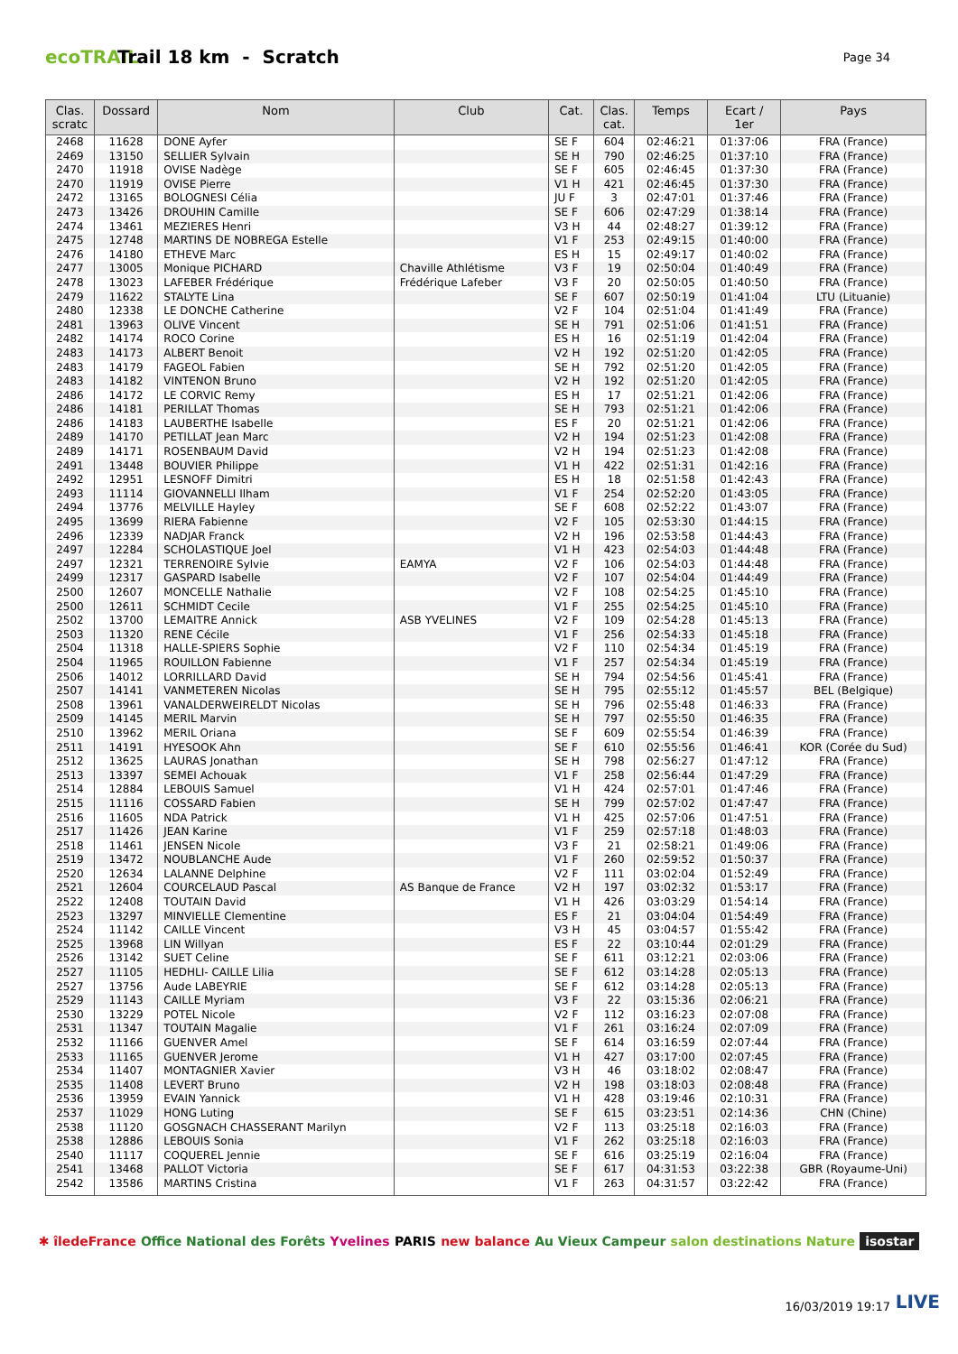ecoTRAIL
Trail 18 km - Scratch
Page 34
| Clas. scratc | Dossard | Nom | Club | Cat. | Clas. cat. | Temps | Ecart / 1er | Pays |
| --- | --- | --- | --- | --- | --- | --- | --- | --- |
| 2468 | 11628 | DONE Ayfer | | SE F | 604 | 02:46:21 | 01:37:06 | FRA (France) |
| 2469 | 13150 | SELLIER Sylvain | | SE H | 790 | 02:46:25 | 01:37:10 | FRA (France) |
| 2470 | 11918 | OVISE Nadège | | SE F | 605 | 02:46:45 | 01:37:30 | FRA (France) |
| 2470 | 11919 | OVISE Pierre | | V1 H | 421 | 02:46:45 | 01:37:30 | FRA (France) |
| 2472 | 13165 | BOLOGNESI Célia | | JU F | 3 | 02:47:01 | 01:37:46 | FRA (France) |
| 2473 | 13426 | DROUHIN Camille | | SE F | 606 | 02:47:29 | 01:38:14 | FRA (France) |
| 2474 | 13461 | MEZIERES Henri | | V3 H | 44 | 02:48:27 | 01:39:12 | FRA (France) |
| 2475 | 12748 | MARTINS DE NOBREGA Estelle | | V1 F | 253 | 02:49:15 | 01:40:00 | FRA (France) |
| 2476 | 14180 | ETHEVE Marc | | ES H | 15 | 02:49:17 | 01:40:02 | FRA (France) |
| 2477 | 13005 | Monique PICHARD | Chaville Athlétisme | V3 F | 19 | 02:50:04 | 01:40:49 | FRA (France) |
| 2478 | 13023 | LAFEBER Frédérique | Frédérique Lafeber | V3 F | 20 | 02:50:05 | 01:40:50 | FRA (France) |
| 2479 | 11622 | STALYTE Lina | | SE F | 607 | 02:50:19 | 01:41:04 | LTU (Lituanie) |
| 2480 | 12338 | LE DONCHE Catherine | | V2 F | 104 | 02:51:04 | 01:41:49 | FRA (France) |
| 2481 | 13963 | OLIVE Vincent | | SE H | 791 | 02:51:06 | 01:41:51 | FRA (France) |
| 2482 | 14174 | ROCO Corine | | ES H | 16 | 02:51:19 | 01:42:04 | FRA (France) |
| 2483 | 14173 | ALBERT Benoit | | V2 H | 192 | 02:51:20 | 01:42:05 | FRA (France) |
| 2483 | 14179 | FAGEOL Fabien | | SE H | 792 | 02:51:20 | 01:42:05 | FRA (France) |
| 2483 | 14182 | VINTENON Bruno | | V2 H | 192 | 02:51:20 | 01:42:05 | FRA (France) |
| 2486 | 14172 | LE CORVIC Remy | | ES H | 17 | 02:51:21 | 01:42:06 | FRA (France) |
| 2486 | 14181 | PERILLAT Thomas | | SE H | 793 | 02:51:21 | 01:42:06 | FRA (France) |
| 2486 | 14183 | LAUBERTHE Isabelle | | ES F | 20 | 02:51:21 | 01:42:06 | FRA (France) |
| 2489 | 14170 | PETILLAT Jean Marc | | V2 H | 194 | 02:51:23 | 01:42:08 | FRA (France) |
| 2489 | 14171 | ROSENBAUM David | | V2 H | 194 | 02:51:23 | 01:42:08 | FRA (France) |
| 2491 | 13448 | BOUVIER Philippe | | V1 H | 422 | 02:51:31 | 01:42:16 | FRA (France) |
| 2492 | 12951 | LESNOFF Dimitri | | ES H | 18 | 02:51:58 | 01:42:43 | FRA (France) |
| 2493 | 11114 | GIOVANNELLI Ilham | | V1 F | 254 | 02:52:20 | 01:43:05 | FRA (France) |
| 2494 | 13776 | MELVILLE Hayley | | SE F | 608 | 02:52:22 | 01:43:07 | FRA (France) |
| 2495 | 13699 | RIERA Fabienne | | V2 F | 105 | 02:53:30 | 01:44:15 | FRA (France) |
| 2496 | 12339 | NADJAR Franck | | V2 H | 196 | 02:53:58 | 01:44:43 | FRA (France) |
| 2497 | 12284 | SCHOLASTIQUE Joel | | V1 H | 423 | 02:54:03 | 01:44:48 | FRA (France) |
| 2497 | 12321 | TERRENOIRE Sylvie | EAMYA | V2 F | 106 | 02:54:03 | 01:44:48 | FRA (France) |
| 2499 | 12317 | GASPARD Isabelle | | V2 F | 107 | 02:54:04 | 01:44:49 | FRA (France) |
| 2500 | 12607 | MONCELLE Nathalie | | V2 F | 108 | 02:54:25 | 01:45:10 | FRA (France) |
| 2500 | 12611 | SCHMIDT Cecile | | V1 F | 255 | 02:54:25 | 01:45:10 | FRA (France) |
| 2502 | 13700 | LEMAITRE Annick | ASB YVELINES | V2 F | 109 | 02:54:28 | 01:45:13 | FRA (France) |
| 2503 | 11320 | RENE Cécile | | V1 F | 256 | 02:54:33 | 01:45:18 | FRA (France) |
| 2504 | 11318 | HALLE-SPIERS Sophie | | V2 F | 110 | 02:54:34 | 01:45:19 | FRA (France) |
| 2504 | 11965 | ROUILLON Fabienne | | V1 F | 257 | 02:54:34 | 01:45:19 | FRA (France) |
| 2506 | 14012 | LORRILLARD David | | SE H | 794 | 02:54:56 | 01:45:41 | FRA (France) |
| 2507 | 14141 | VANMETEREN Nicolas | | SE H | 795 | 02:55:12 | 01:45:57 | BEL (Belgique) |
| 2508 | 13961 | VANALDERWEIRELDT Nicolas | | SE H | 796 | 02:55:48 | 01:46:33 | FRA (France) |
| 2509 | 14145 | MERIL Marvin | | SE H | 797 | 02:55:50 | 01:46:35 | FRA (France) |
| 2510 | 13962 | MERIL Oriana | | SE F | 609 | 02:55:54 | 01:46:39 | FRA (France) |
| 2511 | 14191 | HYESOOK Ahn | | SE F | 610 | 02:55:56 | 01:46:41 | KOR (Corée du Sud) |
| 2512 | 13625 | LAURAS Jonathan | | SE H | 798 | 02:56:27 | 01:47:12 | FRA (France) |
| 2513 | 13397 | SEMEI Achouak | | V1 F | 258 | 02:56:44 | 01:47:29 | FRA (France) |
| 2514 | 12884 | LEBOUIS Samuel | | V1 H | 424 | 02:57:01 | 01:47:46 | FRA (France) |
| 2515 | 11116 | COSSARD Fabien | | SE H | 799 | 02:57:02 | 01:47:47 | FRA (France) |
| 2516 | 11605 | NDA Patrick | | V1 H | 425 | 02:57:06 | 01:47:51 | FRA (France) |
| 2517 | 11426 | JEAN Karine | | V1 F | 259 | 02:57:18 | 01:48:03 | FRA (France) |
| 2518 | 11461 | JENSEN Nicole | | V3 F | 21 | 02:58:21 | 01:49:06 | FRA (France) |
| 2519 | 13472 | NOUBLANCHE Aude | | V1 F | 260 | 02:59:52 | 01:50:37 | FRA (France) |
| 2520 | 12634 | LALANNE Delphine | | V2 F | 111 | 03:02:04 | 01:52:49 | FRA (France) |
| 2521 | 12604 | COURCELAUD Pascal | AS Banque de France | V2 H | 197 | 03:02:32 | 01:53:17 | FRA (France) |
| 2522 | 12408 | TOUTAIN David | | V1 H | 426 | 03:03:29 | 01:54:14 | FRA (France) |
| 2523 | 13297 | MINVIELLE Clementine | | ES F | 21 | 03:04:04 | 01:54:49 | FRA (France) |
| 2524 | 11142 | CAILLE Vincent | | V3 H | 45 | 03:04:57 | 01:55:42 | FRA (France) |
| 2525 | 13968 | LIN Willyan | | ES F | 22 | 03:10:44 | 02:01:29 | FRA (France) |
| 2526 | 13142 | SUET Celine | | SE F | 611 | 03:12:21 | 02:03:06 | FRA (France) |
| 2527 | 11105 | HEDHLI- CAILLE Lilia | | SE F | 612 | 03:14:28 | 02:05:13 | FRA (France) |
| 2527 | 13756 | Aude LABEYRIE | | SE F | 612 | 03:14:28 | 02:05:13 | FRA (France) |
| 2529 | 11143 | CAILLE Myriam | | V3 F | 22 | 03:15:36 | 02:06:21 | FRA (France) |
| 2530 | 13229 | POTEL Nicole | | V2 F | 112 | 03:16:23 | 02:07:08 | FRA (France) |
| 2531 | 11347 | TOUTAIN Magalie | | V1 F | 261 | 03:16:24 | 02:07:09 | FRA (France) |
| 2532 | 11166 | GUENVER Amel | | SE F | 614 | 03:16:59 | 02:07:44 | FRA (France) |
| 2533 | 11165 | GUENVER Jerome | | V1 H | 427 | 03:17:00 | 02:07:45 | FRA (France) |
| 2534 | 11407 | MONTAGNIER Xavier | | V3 H | 46 | 03:18:02 | 02:08:47 | FRA (France) |
| 2535 | 11408 | LEVERT Bruno | | V2 H | 198 | 03:18:03 | 02:08:48 | FRA (France) |
| 2536 | 13959 | EVAIN Yannick | | V1 H | 428 | 03:19:46 | 02:10:31 | FRA (France) |
| 2537 | 11029 | HONG Luting | | SE F | 615 | 03:23:51 | 02:14:36 | CHN (Chine) |
| 2538 | 11120 | GOSGNACH CHASSERANT Marilyn | | V2 F | 113 | 03:25:18 | 02:16:03 | FRA (France) |
| 2538 | 12886 | LEBOUIS Sonia | | V1 F | 262 | 03:25:18 | 02:16:03 | FRA (France) |
| 2540 | 11117 | COQUEREL Jennie | | SE F | 616 | 03:25:19 | 02:16:04 | FRA (France) |
| 2541 | 13468 | PALLOT Victoria | | SE F | 617 | 04:31:53 | 03:22:38 | GBR (Royaume-Uni) |
| 2542 | 13586 | MARTINS Cristina | | V1 F | 263 | 04:31:57 | 03:22:42 | FRA (France) |
✱ îledeFrance Office National des Forêts Yvelines PARIS new balance Au Vieux Campeur salon destinations Nature isostar
16/03/2019 19:17 LIVE